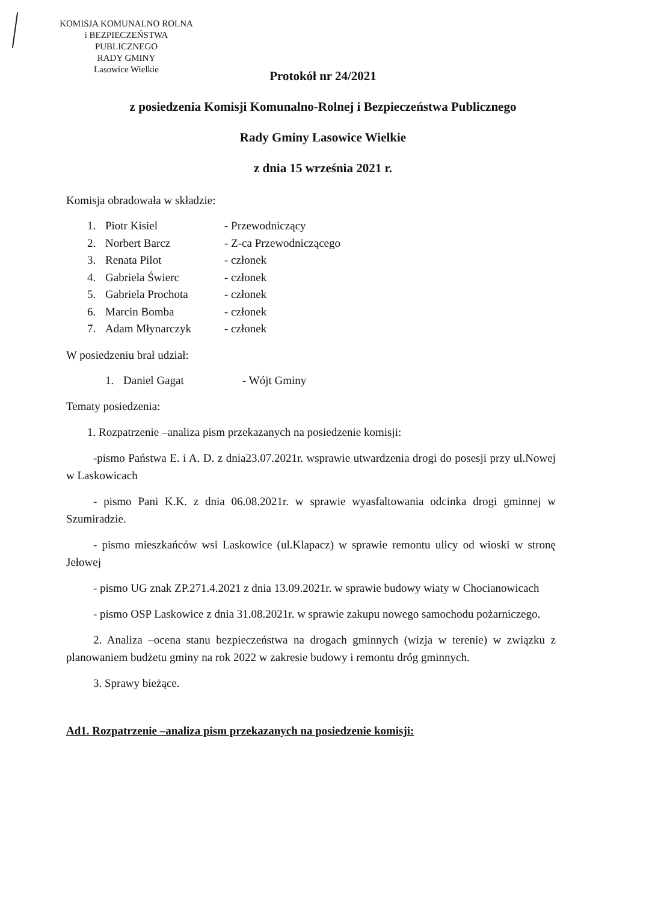KOMISJA KOMUNALNO ROLNA
i BEZPIECZEŃSTWA PUBLICZNEGO
RADY GMINY
Lasowice Wielkie
Protokół nr 24/2021
z posiedzenia Komisji Komunalno-Rolnej i Bezpieczeństwa Publicznego
Rady Gminy Lasowice Wielkie
z dnia 15 września 2021 r.
Komisja obradowała w składzie:
1. Piotr Kisiel - Przewodniczący
2. Norbert Barcz - Z-ca Przewodniczącego
3. Renata Pilot - członek
4. Gabriela Świerc - członek
5. Gabriela Prochota - członek
6. Marcin Bomba - członek
7. Adam Młynarczyk - członek
W posiedzeniu brał udział:
1. Daniel Gagat - Wójt Gminy
Tematy posiedzenia:
1. Rozpatrzenie –analiza pism przekazanych na posiedzenie komisji:
-pismo Państwa E. i A. D. z dnia23.07.2021r. wsprawie utwardzenia drogi do posesji przy ul.Nowej w Laskowicach
- pismo Pani K.K. z dnia 06.08.2021r. w sprawie wyasfaltowania odcinka drogi gminnej w Szumiradzie.
- pismo mieszkańców wsi Laskowice (ul.Klapacz) w sprawie remontu ulicy od wioski w stronę Jełowej
- pismo UG znak ZP.271.4.2021 z dnia 13.09.2021r. w sprawie budowy wiaty w Chocianowicach
- pismo OSP Laskowice z dnia 31.08.2021r. w sprawie zakupu nowego samochodu pożarniczego.
2. Analiza –ocena stanu bezpieczeństwa na drogach gminnych (wizja w terenie) w związku z planowaniem budżetu gminy na rok 2022 w zakresie budowy i remontu dróg gminnych.
3. Sprawy bieżące.
Ad1. Rozpatrzenie –analiza pism przekazanych na posiedzenie komisji: